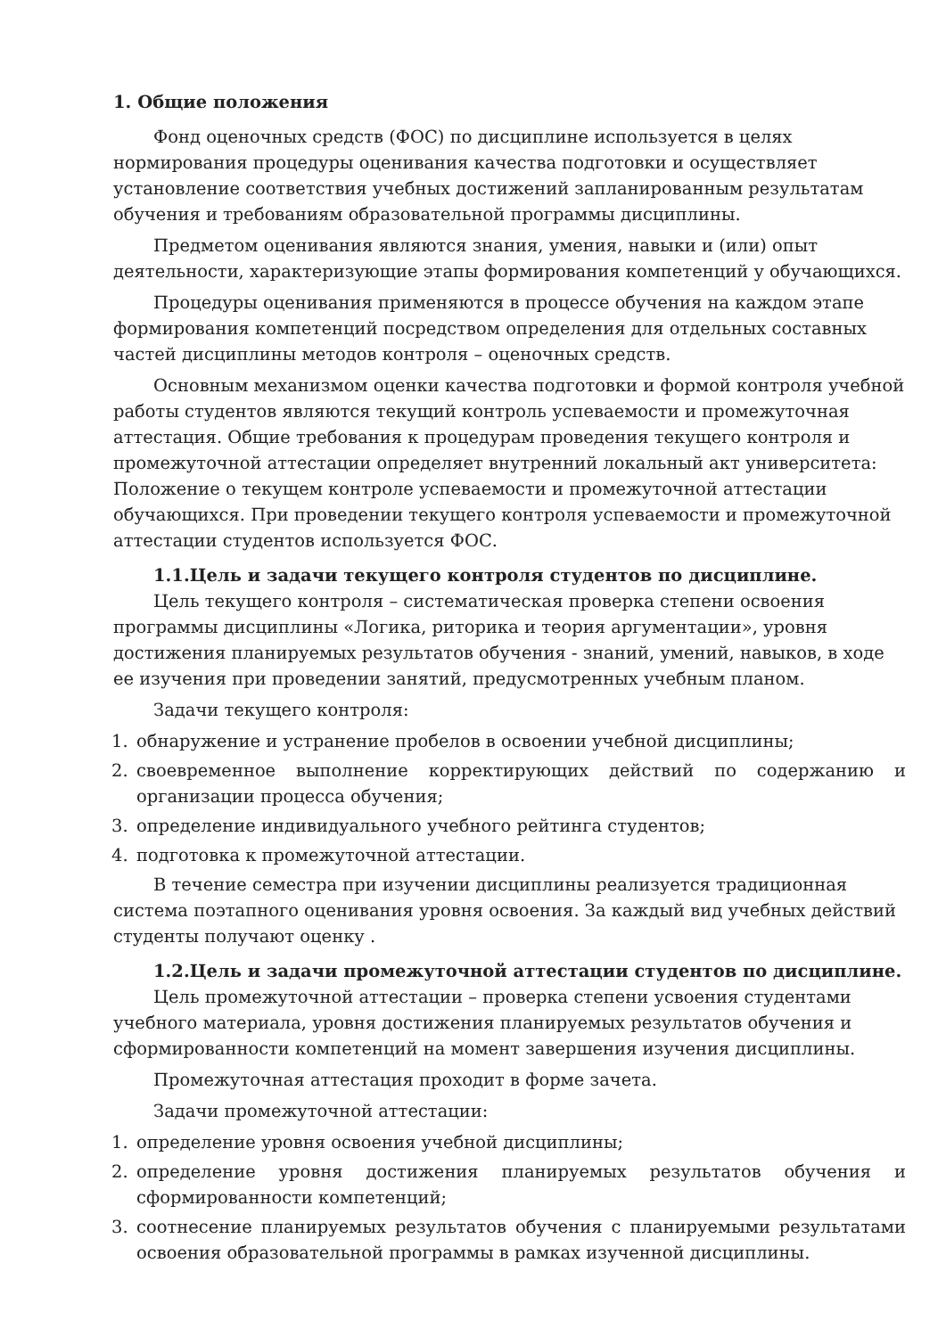1. Общие положения
Фонд оценочных средств (ФОС) по дисциплине используется в целях нормирования процедуры оценивания качества подготовки и осуществляет установление соответствия учебных достижений запланированным результатам обучения и требованиям образовательной программы дисциплины.
Предметом оценивания являются знания, умения, навыки и (или) опыт деятельности, характеризующие этапы формирования компетенций у обучающихся.
Процедуры оценивания применяются в процессе обучения на каждом этапе формирования компетенций посредством определения для отдельных составных частей дисциплины методов контроля – оценочных средств.
Основным механизмом оценки качества подготовки и формой контроля учебной работы студентов являются текущий контроль успеваемости и промежуточная аттестация. Общие требования к процедурам проведения текущего контроля и промежуточной аттестации определяет внутренний локальный акт университета: Положение о текущем контроле успеваемости и промежуточной аттестации обучающихся. При проведении текущего контроля успеваемости и промежуточной аттестации студентов используется ФОС.
1.1.Цель и задачи текущего контроля студентов по дисциплине.
Цель текущего контроля – систематическая проверка степени освоения программы дисциплины «Логика, риторика и теория аргументации», уровня достижения планируемых результатов обучения - знаний, умений, навыков, в ходе ее изучения при проведении занятий, предусмотренных учебным планом.
Задачи текущего контроля:
1. обнаружение и устранение пробелов в освоении учебной дисциплины;
2. своевременное выполнение корректирующих действий по содержанию и организации процесса обучения;
3. определение индивидуального учебного рейтинга студентов;
4. подготовка к промежуточной аттестации.
В течение семестра при изучении дисциплины реализуется традиционная система поэтапного оценивания уровня освоения. За каждый вид учебных действий студенты получают оценку .
1.2.Цель и задачи промежуточной аттестации студентов по дисциплине.
Цель промежуточной аттестации – проверка степени усвоения студентами учебного материала, уровня достижения планируемых результатов обучения и сформированности компетенций на момент завершения изучения дисциплины.
Промежуточная аттестация проходит в форме зачета.
Задачи промежуточной аттестации:
1. определение уровня освоения учебной дисциплины;
2. определение уровня достижения планируемых результатов обучения и сформированности компетенций;
3. соотнесение планируемых результатов обучения с планируемыми результатами освоения образовательной программы в рамках изученной дисциплины.